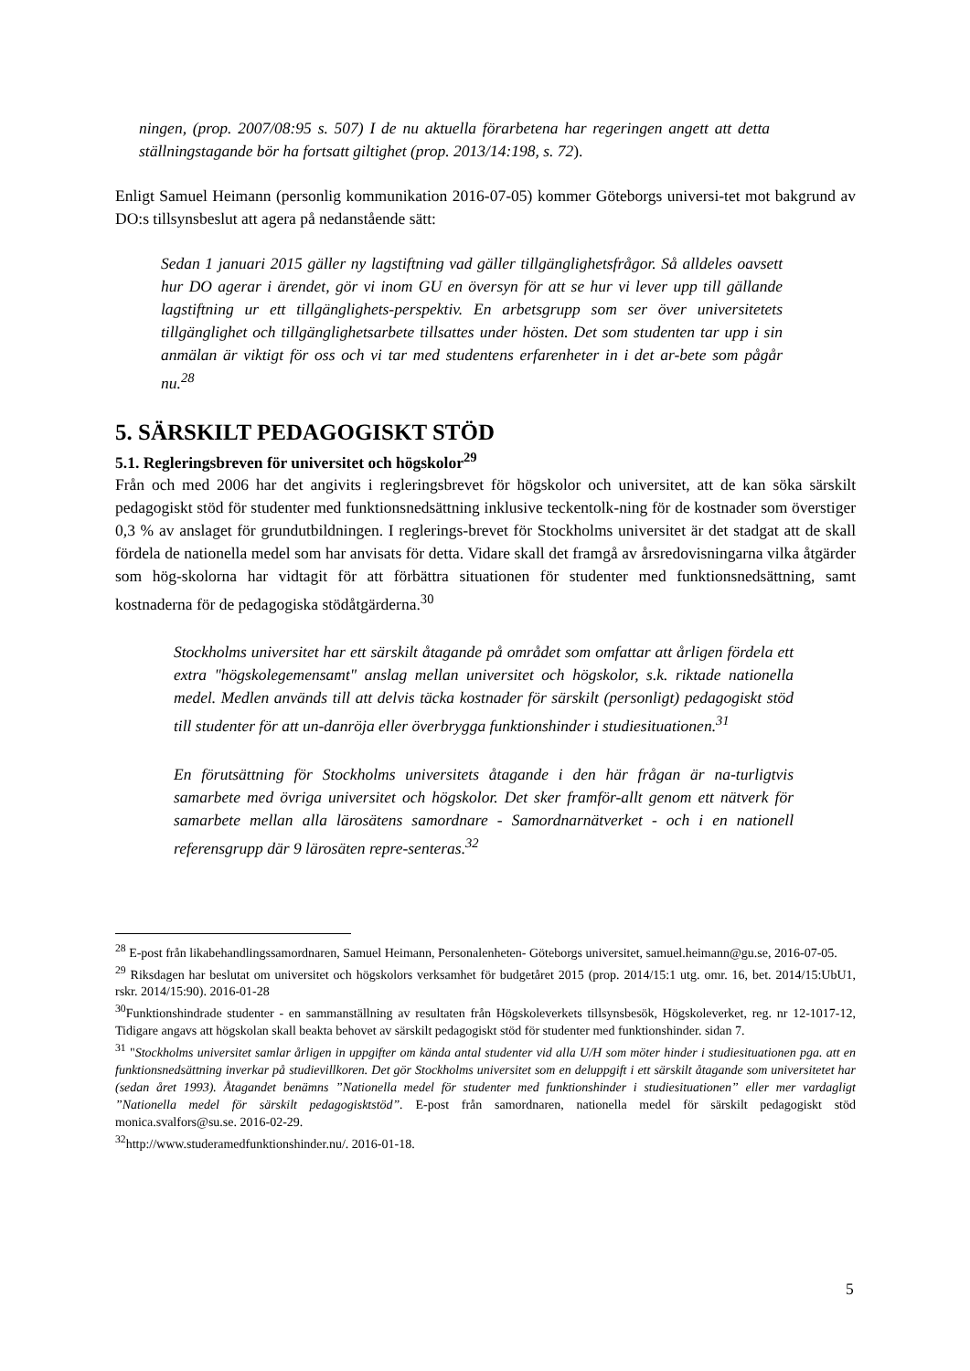ningen, (prop. 2007/08:95 s. 507) I de nu aktuella förarbetena har regeringen angett att detta ställningstagande bör ha fortsatt giltighet (prop. 2013/14:198, s. 72).
Enligt Samuel Heimann (personlig kommunikation 2016-07-05) kommer Göteborgs universi-tet mot bakgrund av DO:s tillsynsbeslut att agera på nedanstående sätt:
Sedan 1 januari 2015 gäller ny lagstiftning vad gäller tillgänglighetsfrågor. Så alldeles oavsett hur DO agerar i ärendet, gör vi inom GU en översyn för att se hur vi lever upp till gällande lagstiftning ur ett tillgänglighets-perspektiv. En arbetsgrupp som ser över universitetets tillgänglighet och tillgänglighetsarbete tillsattes under hösten. Det som studenten tar upp i sin anmälan är viktigt för oss och vi tar med studentens erfarenheter in i det ar-bete som pågår nu.<sup>28</sup>
5. SÄRSKILT PEDAGOGISKT STÖD
5.1. Regleringsbreven för universitet och högskolor<sup>29</sup>
Från och med 2006 har det angivits i regleringsbrevet för högskolor och universitet, att de kan söka särskilt pedagogiskt stöd för studenter med funktionsnedsättning inklusive teckentolk-ning för de kostnader som överstiger 0,3 % av anslaget för grundutbildningen. I reglerings-brevet för Stockholms universitet är det stadgat att de skall fördela de nationella medel som har anvisats för detta. Vidare skall det framgå av årsredovisningarna vilka åtgärder som hög-skolorna har vidtagit för att förbättra situationen för studenter med funktionsnedsättning, samt kostnaderna för de pedagogiska stödåtgärderna.<sup>30</sup>
Stockholms universitet har ett särskilt åtagande på området som omfattar att årligen fördela ett extra "högskolegemensamt" anslag mellan universitet och högskolor, s.k. riktade nationella medel. Medlen används till att delvis täcka kostnader för särskilt (personligt) pedagogiskt stöd till studenter för att un-danröja eller överbrygga funktionshinder i studiesituationen.<sup>31</sup>
En förutsättning för Stockholms universitets åtagande i den här frågan är na-turligtvis samarbete med övriga universitet och högskolor. Det sker framför-allt genom ett nätverk för samarbete mellan alla lärosätens samordnare - Samordnarnätverket - och i en nationell referensgrupp där 9 lärosäten repre-senteras.<sup>32</sup>
<sup>28</sup> E-post från likabehandlingssamordnaren, Samuel Heimann, Personalenheten- Göteborgs universitet, samuel.heimann@gu.se, 2016-07-05.
<sup>29</sup> Riksdagen har beslutat om universitet och högskolors verksamhet för budgetåret 2015 (prop. 2014/15:1 utg. omr. 16, bet. 2014/15:UbU1, rskr. 2014/15:90). 2016-01-28
<sup>30</sup> Funktionshindrade studenter - en sammanställning av resultaten från Högskoleverkets tillsynsbesök, Högskoleverket, reg. nr 12-1017-12, Tidigare angavs att högskolan skall beakta behovet av särskilt pedagogiskt stöd för studenter med funktionshinder. sidan 7.
<sup>31</sup> "Stockholms universitet samlar årligen in uppgifter om kända antal studenter vid alla U/H som möter hinder i studiesituationen pga. att en funktionsnedsättning inverkar på studievillkoren. Det gör Stockholms universitet som en deluppgift i ett särskilt åtagande som universitetet har (sedan året 1993). Åtagandet benämns ”Nationella medel för studenter med funktionshinder i studiesituationen” eller mer vardagligt ”Nationella medel för särskilt pedagogiskt­stöd”. E-post från samordnaren, nationella medel för särskilt pedagogiskt stöd monica.svalfors@su.se. 2016-02-29.
<sup>32</sup> http://www.studeramedfunktionshinder.nu/. 2016-01-18.
5